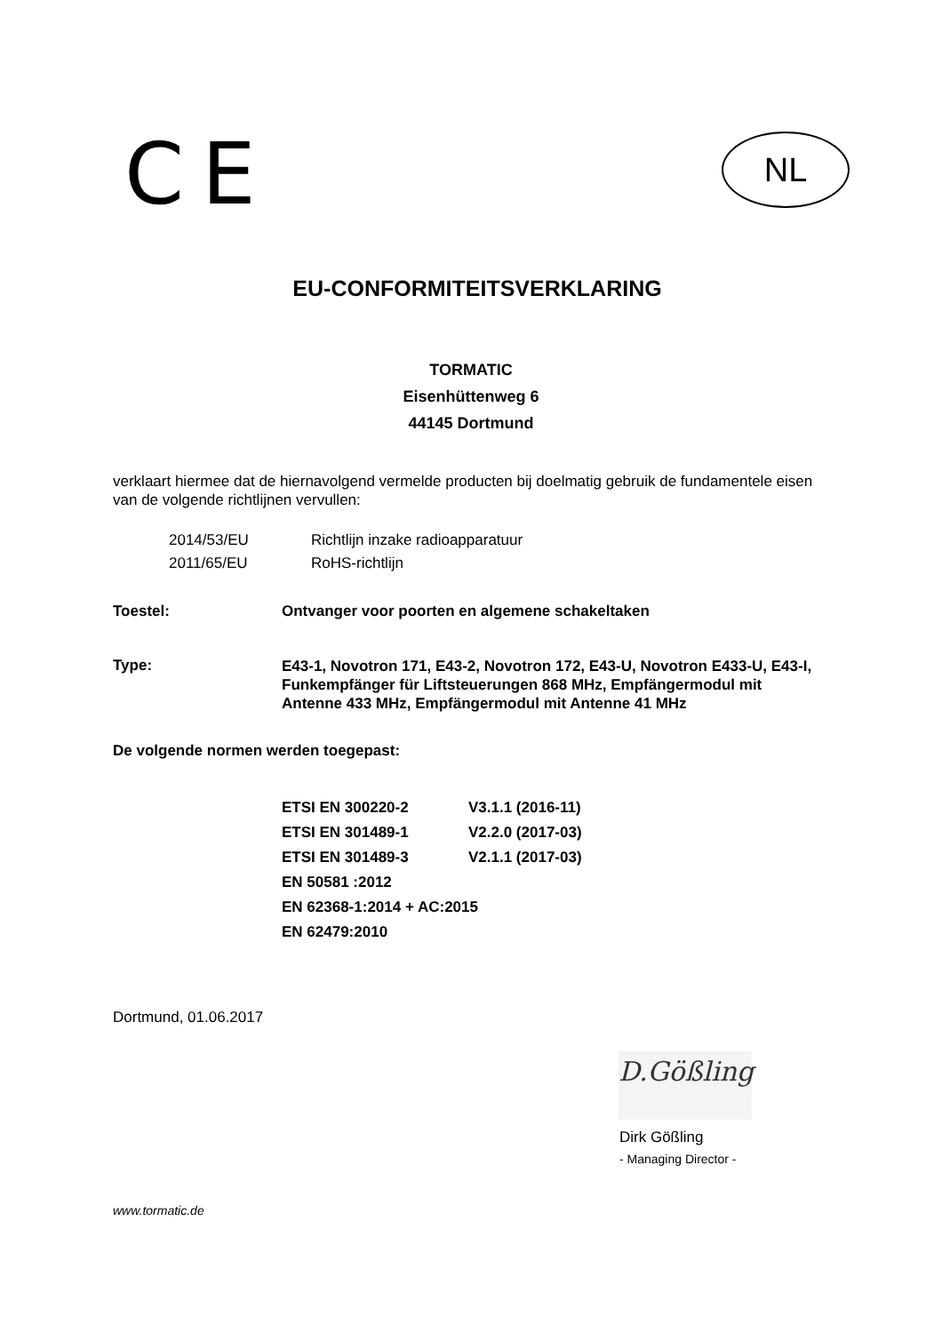CE NL
EU-CONFORMITEITSVERKLARING
TORMATIC
Eisenhüttenweg 6
44145 Dortmund
verklaart hiermee dat de hiernavolgend vermelde producten bij doelmatig gebruik de fundamentele eisen van de volgende richtlijnen vervullen:
| 2014/53/EU | Richtlijn inzake radioapparatuur |
| 2011/65/EU | RoHS-richtlijn |
| Toestel: | Ontvanger voor poorten en algemene schakeltaken |
| Type: | E43-1, Novotron 171, E43-2, Novotron 172, E43-U, Novotron E433-U, E43-I, Funkempfänger für Liftsteuerungen 868 MHz, Empfängermodul mit Antenne 433 MHz, Empfängermodul mit Antenne 41 MHz |
De volgende normen werden toegepast:
| ETSI EN 300220-2 | V3.1.1 (2016-11) |
| ETSI EN 301489-1 | V2.2.0 (2017-03) |
| ETSI EN 301489-3 | V2.1.1 (2017-03) |
| EN 50581 :2012 | |
| EN 62368-1:2014 + AC:2015 | |
| EN 62479:2010 | |
Dortmund, 01.06.2017
D.Gößling
Dirk Gößling
- Managing Director -
www.tormatic.de